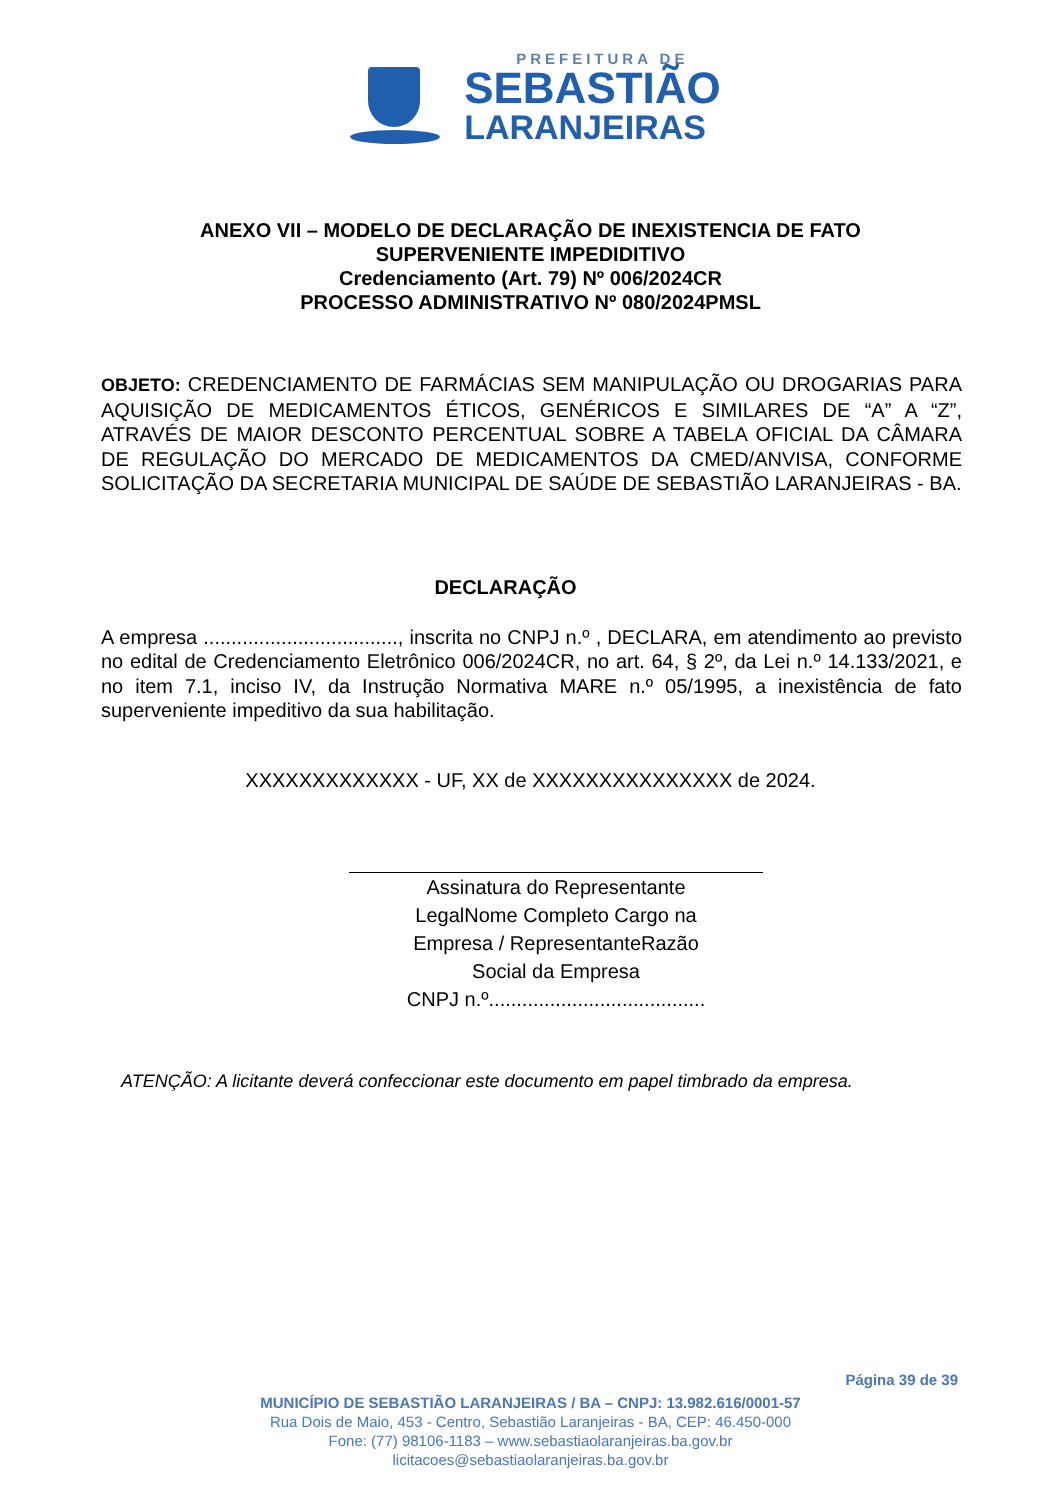PREFEITURA DE
SEBASTIÃO
LARANJEIRAS
ANEXO VII – MODELO DE DECLARAÇÃO DE INEXISTENCIA DE FATO
SUPERVENIENTE IMPEDIDITIVO
Credenciamento (Art. 79) Nº 006/2024CR
PROCESSO ADMINISTRATIVO Nº 080/2024PMSL
OBJETO: CREDENCIAMENTO DE FARMÁCIAS SEM MANIPULAÇÃO OU DROGARIAS PARA AQUISIÇÃO DE MEDICAMENTOS ÉTICOS, GENÉRICOS E SIMILARES DE “A” A “Z”, ATRAVÉS DE MAIOR DESCONTO PERCENTUAL SOBRE A TABELA OFICIAL DA CÂMARA DE REGULAÇÃO DO MERCADO DE MEDICAMENTOS DA CMED/ANVISA, CONFORME SOLICITAÇÃO DA SECRETARIA MUNICIPAL DE SAÚDE DE SEBASTIÃO LARANJEIRAS - BA.
DECLARAÇÃO
A empresa ..................................., inscrita no CNPJ n.º , DECLARA, em atendimento ao previsto no edital de Credenciamento Eletrônico 006/2024CR, no art. 64, § 2º, da Lei n.º 14.133/2021, e no item 7.1, inciso IV, da Instrução Normativa MARE n.º 05/1995, a inexistência de fato superveniente impeditivo da sua habilitação.
XXXXXXXXXXXXX - UF, XX de XXXXXXXXXXXXXXX de 2024.
Assinatura do Representante LegalNome Completo Cargo na Empresa / RepresentanteRazão Social da Empresa
CNPJ n.º.......................................
ATENÇÃO: A licitante deverá confeccionar este documento em papel timbrado da empresa.
Página 39 de 39
MUNICÍPIO DE SEBASTIÃO LARANJEIRAS / BA – CNPJ: 13.982.616/0001-57
Rua Dois de Maio, 453 - Centro, Sebastião Laranjeiras - BA, CEP: 46.450-000
Fone: (77) 98106-1183 – www.sebastiaolaranjeiras.ba.gov.br
licitacoes@sebastiaolaranjeiras.ba.gov.br